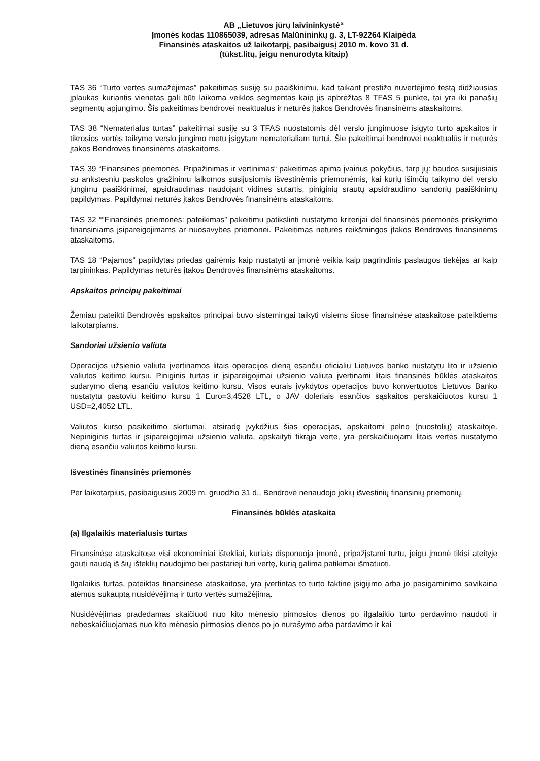AB „Lietuvos jūrų laivininkystė“
Įmonės kodas 110865039, adresas Malūnininkų g. 3, LT-92264 Klaipėda
Finansinės ataskaitos už laikotarpį, pasibaigusį 2010 m. kovo 31 d.
(tūkst.litų, jeigu nenurodyta kitaip)
TAS 36 “Turto vertės sumažėjimas” pakeitimas susiję su paaiškinimu, kad taikant prestižo nuvertėjimo testą didžiausias įplaukas kuriantis vienetas gali būti laikoma veiklos segmentas kaip jis apbrėžtas 8 TFAS 5 punkte, tai yra iki panašių segmentų apjungimo. Šis pakeitimas bendrovei neaktualus ir neturės įtakos Bendrovės finansinėms ataskaitoms.
TAS 38 “Nematerialus turtas” pakeitimai susiję su 3 TFAS nuostatomis dėl verslo jungimuose įsigyto turto apskaitos ir tikrosios vertės taikymo verslo jungimo metu įsigytam nematerialiam turtui. Šie pakeitimai bendrovei neaktualūs ir neturės įtakos Bendrovės finansinėms ataskaitoms.
TAS 39 “Finansinės priemonės. Pripažinimas ir vertinimas“ pakeitimas apima įvairius pokyčius, tarp jų: baudos susijusiais su ankstesniu paskolos grąžinimu laikomos susijusiomis išvestinėmis priemonėmis, kai kurių išimčių taikymo dėl verslo jungimų paaiškinimai, apsidraudimas naudojant vidines sutartis, piniginių srautų apsidraudimo sandorių paaiškinimų papildymas. Papildymai neturės įtakos Bendrovės finansinėms ataskaitoms.
TAS 32 “”Finansinės priemonės: pateikimas” pakeitimu patikslinti nustatymo kriterijai dėl finansinės priemonės priskyrimo finansiniams įsipareigojimams ar nuosavybės priemonei. Pakeitimas neturės reikšmingos įtakos Bendrovės finansinėms ataskaitoms.
TAS 18 “Pajamos” papildytas priedas gairėmis kaip nustatyti ar įmonė veikia kaip pagrindinis paslaugos tiekėjas ar kaip tarpininkas. Papildymas neturės įtakos Bendrovės finansinėms ataskaitoms.
Apskaitos principų pakeitimai
Žemiau pateikti Bendrovės apskaitos principai buvo sistemingai taikyti visiems šiose finansinėse ataskaitose pateiktiems laikotarpiams.
Sandoriai užsienio valiuta
Operacijos užsienio valiuta įvertinamos litais operacijos dieną esančiu oficialiu Lietuvos banko nustatytu lito ir užsienio valiutos keitimo kursu. Piniginis turtas ir įsipareigojimai užsienio valiuta įvertinami litais finansinės būklės ataskaitos sudarymo dieną esančiu valiutos keitimo kursu. Visos eurais įvykdytos operacijos buvo konvertuotos Lietuvos Banko nustatytu pastoviu keitimo kursu 1 Euro=3,4528 LTL, o JAV doleriais esančios sąskaitos perskaičiuotos kursu 1 USD=2,4052 LTL.
Valiutos kurso pasikeitimo skirtumai, atsiradę įvykdžius šias operacijas, apskaitomi pelno (nuostolių) ataskaitoje. Nepiniginis turtas ir įsipareigojimai užsienio valiuta, apskaityti tikrąja verte, yra perskaičiuojami litais vertės nustatymo dieną esančiu valiutos keitimo kursu.
Išvestinės finansinės priemonės
Per laikotarpius, pasibaigusius 2009 m. gruodžio 31 d., Bendrovė nenaudojo jokių išvestinių finansinių priemonių.
Finansinės būklės ataskaita
(a) Ilgalaikis materialusis turtas
Finansinėse ataskaitose visi ekonominiai ištekliai, kuriais disponuoja įmonė, pripažįstami turtu, jeigu įmonė tikisi ateityje gauti naudą iš šių išteklių naudojimo bei pastarieji turi vertę, kurią galima patikimai išmatuoti.
Ilgalaikis turtas, pateiktas finansinėse ataskaitose, yra įvertintas to turto faktine įsigijimo arba jo pasigaminimo savikaina atėmus sukauptą nusidėvėjimą ir turto vertės sumažėjimą.
Nusidėvėjimas pradedamas skaičiuoti nuo kito mėnesio pirmosios dienos po ilgalaikio turto perdavimo naudoti ir nebeskaičiuojamas nuo kito mėnesio pirmosios dienos po jo nurašymo arba pardavimo ir kai